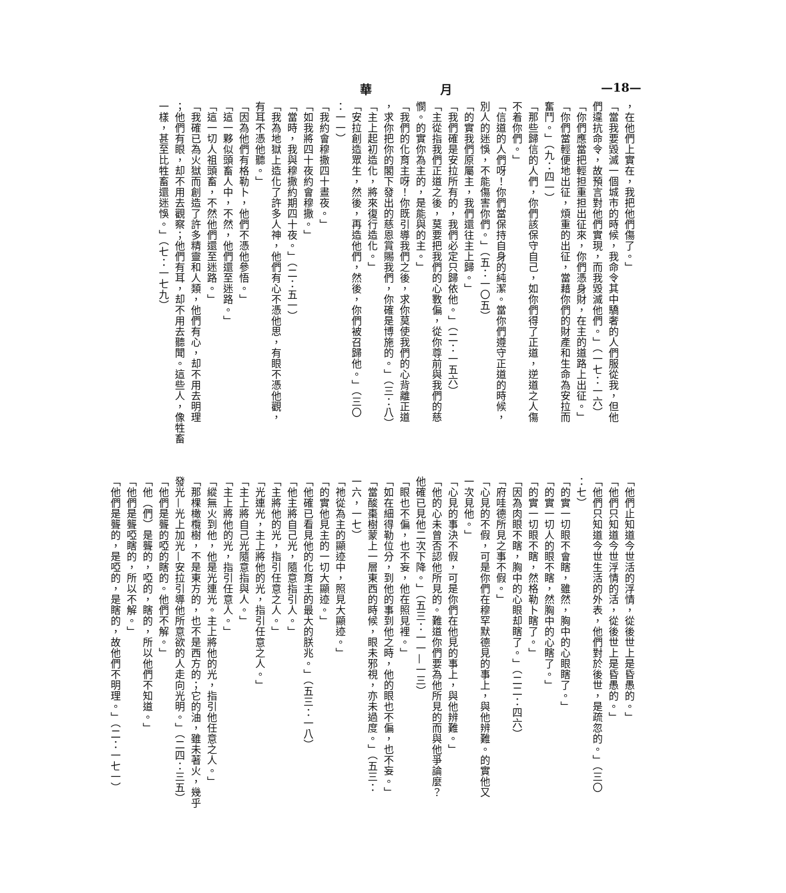—18— 月 華
，在他們上實在，我把他們傷了。」
「當我要毀滅一個城市的時候，我命令其中驕奢的人們服從我，但他
們違抗命令，故預言對他們實現，而我毀滅他們。」（一七：一六）
「你們應當把輕担重担出征來，你們憑身財，在主的道路上出征。」
「你們當輕便地出征，煩重的出征，當藉你們的財產和生命為安拉而
奮鬥。」（九：四一）
「那些歸信的人們，你們該保守自己，如你們得了正道，逆道之人傷
不着你們。」
「信道的人們呀！你們當保持自身的純潔。當你們遵守正道的時候，
別人的迷悞，不能傷害你們。」（五：一〇五）
「的實我們原屬主，我們還往主上歸。」
「我們確是安拉所有的，我們必定只歸依他。」（二：一五六）
「主從指我們正道之後，莫要把我們的心斁偏，從你尊前與我們的慈
憫。的實你為主的，是能與的主。」
「我們的化育主呀！你既引導我們之後，求你莫使我們的心背離正道
，求你把你的閣下發出的慈恩賞賜我們，你確是博施的。」（三：八）
「主上起初造化，將來復行造化。」
「安拉創造眾生，然後，再造他們，然後，你們被召歸他。」（三〇
：一一）
「我約會穆撒四十晝夜。」
「如我將四十夜約會穆撒。」
「當時，我與穆撒約期四十夜。」（二：五一）
「我為地獄上造化了許多人神，他們有心不憑他思，有眼不憑他觀，
有耳不憑他聽。」
「因為他們有格勒卜，他們不憑他參悟。」
「這一夥似頭畜人中，不然，他們還至迷路。」
「這一切人祖頭畜，不然他們還至迷路。」
「我確已為火獄而創造了許多精靈和人類，他們有心，却不用去明理
；他們有眼，却不用去觀察；他們有耳，却不用去聽聞。這些人，像牲畜
一樣，甚至比牲畜還迷悞。」（七：一七九）
「他們止知道今世活的浮情，從後世上是昏愚的。」
「他們只知道今世浮情的活，從後世上是昏愚的。」
「他們只知道今世生活的外表，他們對於後世，是疏忽的。」（三〇
：七）
「的實一切眼不會瞎，雖然，胸中的心眼瞎了。」
「的實一切人的眼不瞎，然胸中的心瞎了。」
「的實一切眼不瞎，然格勒卜瞎了。」
「因為肉眼不瞎，胸中的心眼却瞎了。」（二二：四六）
「府哇德所見之事不假。」
「心見的不假，可是你們在穆罕默德見的事上，與他辨難。的實他又
一次見他。」
「心見的事決不假，可是你們在他見的事上，與他辨難。」
「他的心未曾否認他所見的。難道你們要為他所見的而與他爭論麼？
他確已見他二次下降。」（五三：一一—一三）
「眼也不偏，也不妄，他在照見裡。」
「如在細得勒位分，到他的事到他之時，他的眼也不偏，也不妄。」
「當酸棗樹蒙上一層東西的時候，眼未邪視，亦未過度。」（五三：
一六，一七）
「祂從為主的顯迹中，照見大顯迹。」
「的實他見主的一切大顯迹。」
「他確已看見他的化育主的最大的朕兆。」（五三：一八）
「他主將自己光，隨意指引人。」
「主將他的光，指引任意之人。」
「光連光，主上將他的光，指引任意之人。」
「主上將自己光隨意指與人。」
「主上將他的光，指引任意人。」
「縱無火到他，他是光連光。主上將他的光，指引他任意之人。」
「那棵橄欖樹，不是東方的，也不是西方的；它的油，雖未著火，幾乎
發光—光上加光—安拉引導他所意欲的人走向光明。」（二四：三五）
「他們是聾的啞的瞎的。他們不解。」
「他（們）是聾的，啞的，瞎的，所以他們不知道。」
「他們是聾啞瞎的，所以不解。」
「他們是聾的，是啞的，是瞎的，故他們不明理。」（二：一七一）